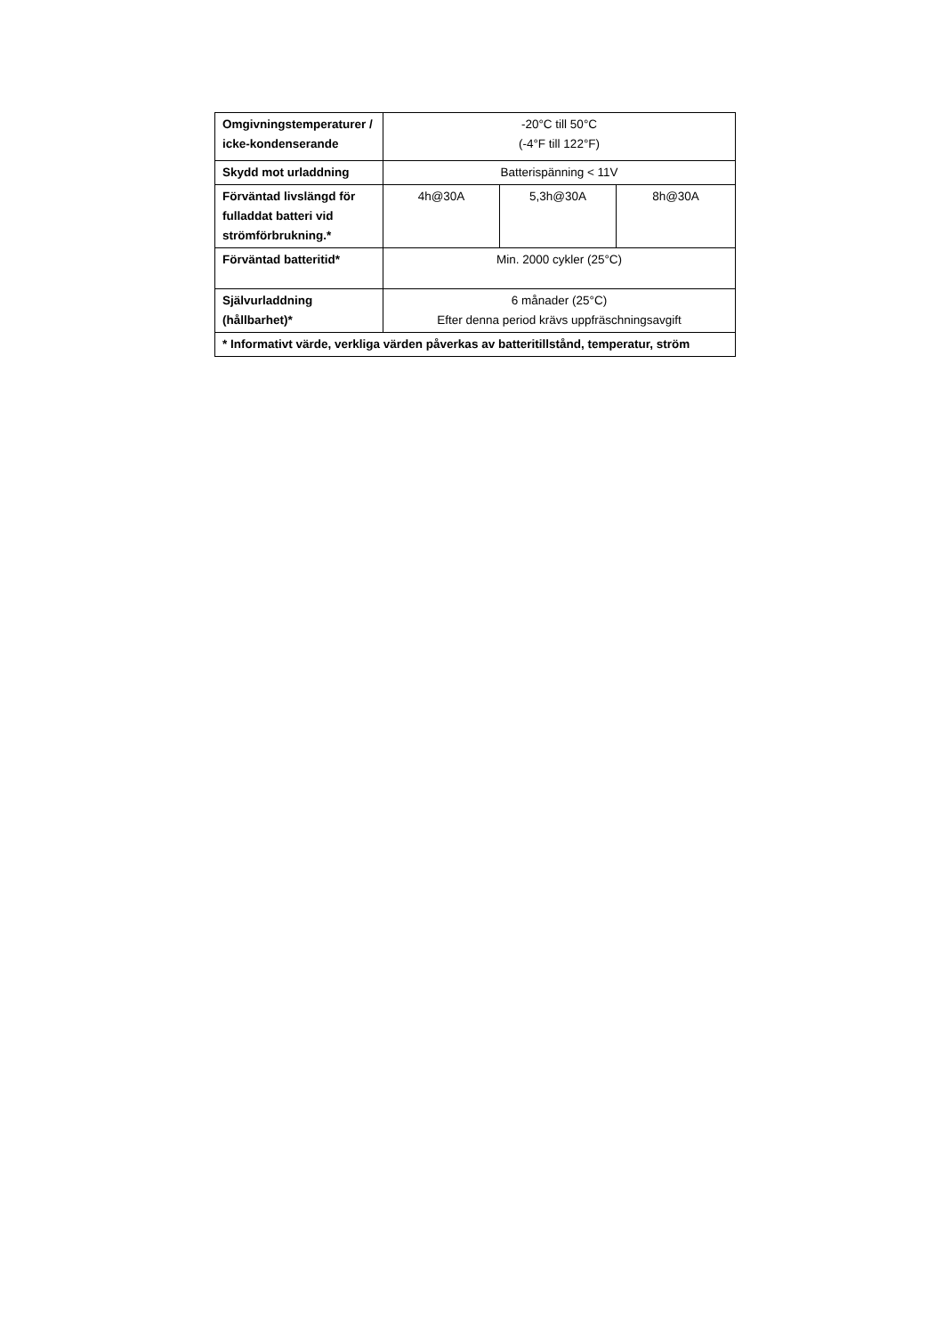| Omgivningstemperaturer / icke-kondenserande | -20°C till 50°C (-4°F till 122°F) | | |
| Skydd mot urladdning | Batterispänning < 11V | | |
| Förväntad livslängd för fulladdat batteri vid strömförbrukning.* | 4h@30A | 5,3h@30A | 8h@30A |
| Förväntad batteritid* | Min. 2000 cykler (25°C) | | |
| Självurladdning (hållbarhet)* | 6 månader (25°C) Efter denna period krävs uppfräschningsavgift | | |
| * Informativt värde, verkliga värden påverkas av batteritillstånd, temperatur, ström | | | |